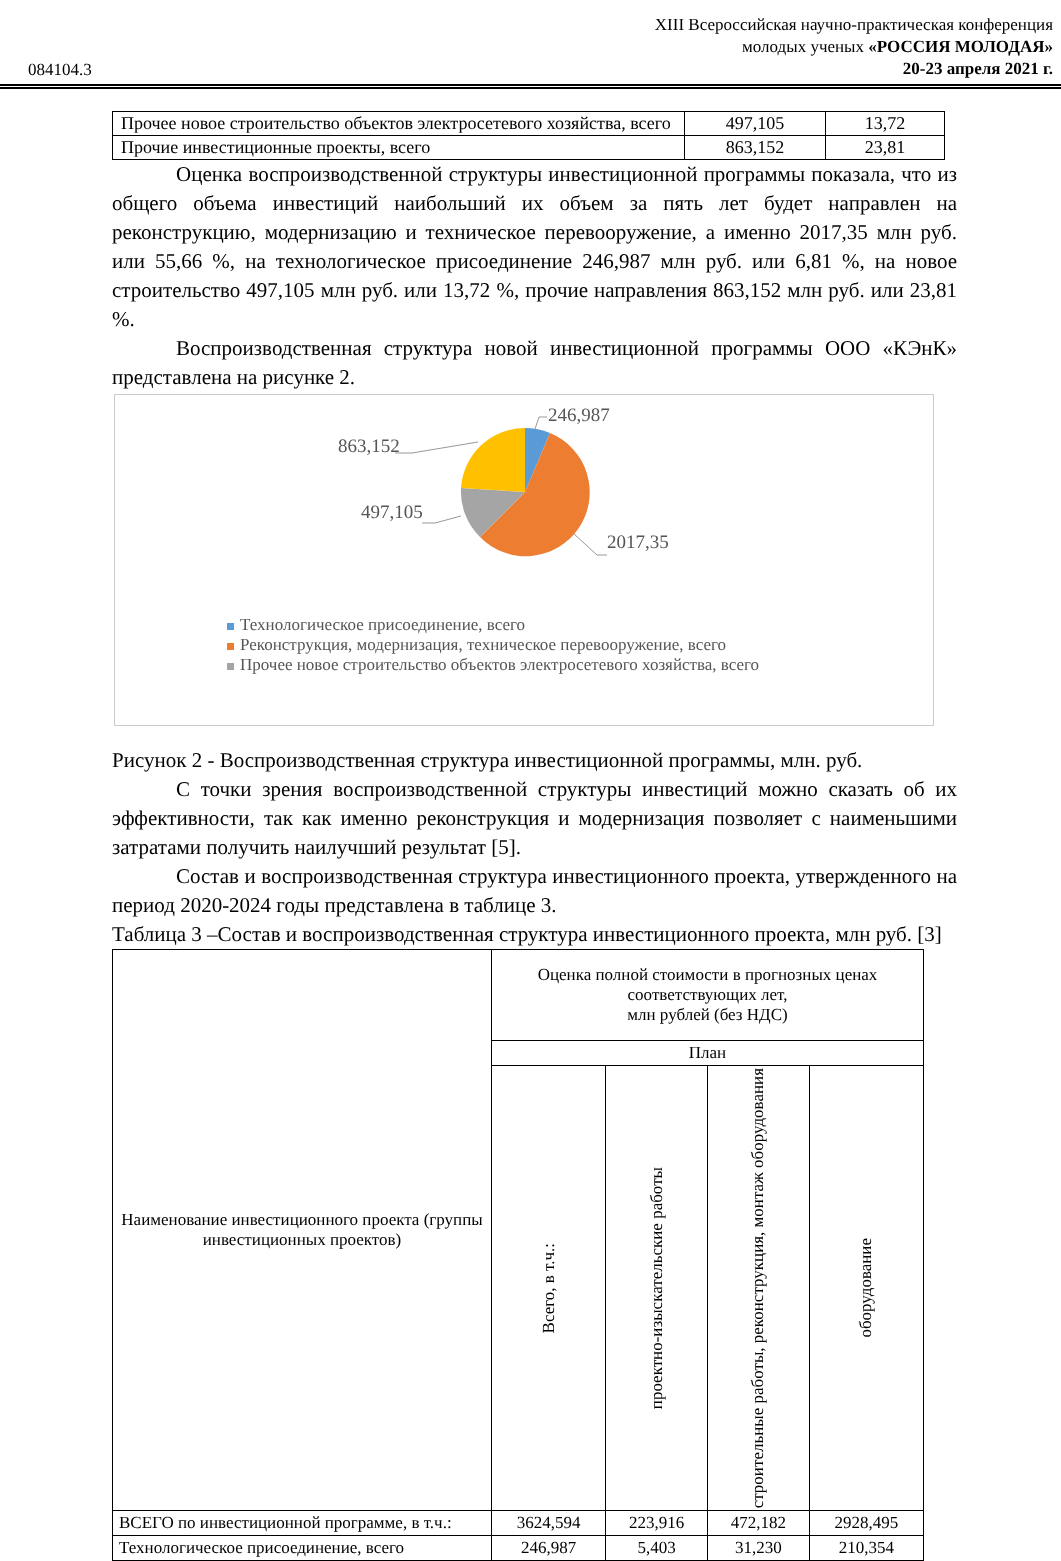084104.3
XIII Всероссийская научно-практическая конференция
молодых ученых «РОССИЯ МОЛОДАЯ»
20-23 апреля 2021 г.
| Прочее новое строительство объектов электросетевого хозяйства, всего | 497,105 | 13,72 |
| Прочие инвестиционные проекты, всего | 863,152 | 23,81 |
Оценка воспроизводственной структуры инвестиционной программы показала, что из общего объема инвестиций наибольший их объем за пять лет будет направлен на реконструкцию, модернизацию и техническое перевооружение, а именно 2017,35 млн руб. или 55,66 %, на технологическое присоединение 246,987 млн руб. или 6,81 %, на новое строительство 497,105 млн руб. или 13,72 %, прочие направления 863,152 млн руб. или 23,81 %.
Воспроизводственная структура новой инвестиционной программы ООО «КЭнК» представлена на рисунке 2.
246,987
863,152
497,105
2017,35
Технологическое присоединение, всего
Реконструкция, модернизация, техническое перевооружение, всего
Прочее новое строительство объектов электросетевого хозяйства, всего
Рисунок 2 - Воспроизводственная структура инвестиционной программы, млн. руб.
С точки зрения воспроизводственной структуры инвестиций можно сказать об их эффективности, так как именно реконструкция и модернизация позволяет с наименьшими затратами получить наилучший результат [5].
Состав и воспроизводственная структура инвестиционного проекта, утвержденного на период 2020-2024 годы представлена в таблице 3.
Таблица 3 –Состав и воспроизводственная структура инвестиционного проекта, млн руб. [3]
| Наименование инвестиционного проекта (группы инвестиционных проектов) | Оценка полной стоимости в прогнозных ценах соответствующих лет, млн рублей (без НДС) | | | |
| | План | | | |
| | Всего, в т.ч.: | проектно-изыскательские работы | строительные работы, реконструкция, монтаж оборудования | оборудование |
| ВСЕГО по инвестиционной программе, в т.ч.: | 3624,594 | 223,916 | 472,182 | 2928,495 |
| Технологическое присоединение, всего | 246,987 | 5,403 | 31,230 | 210,354 |